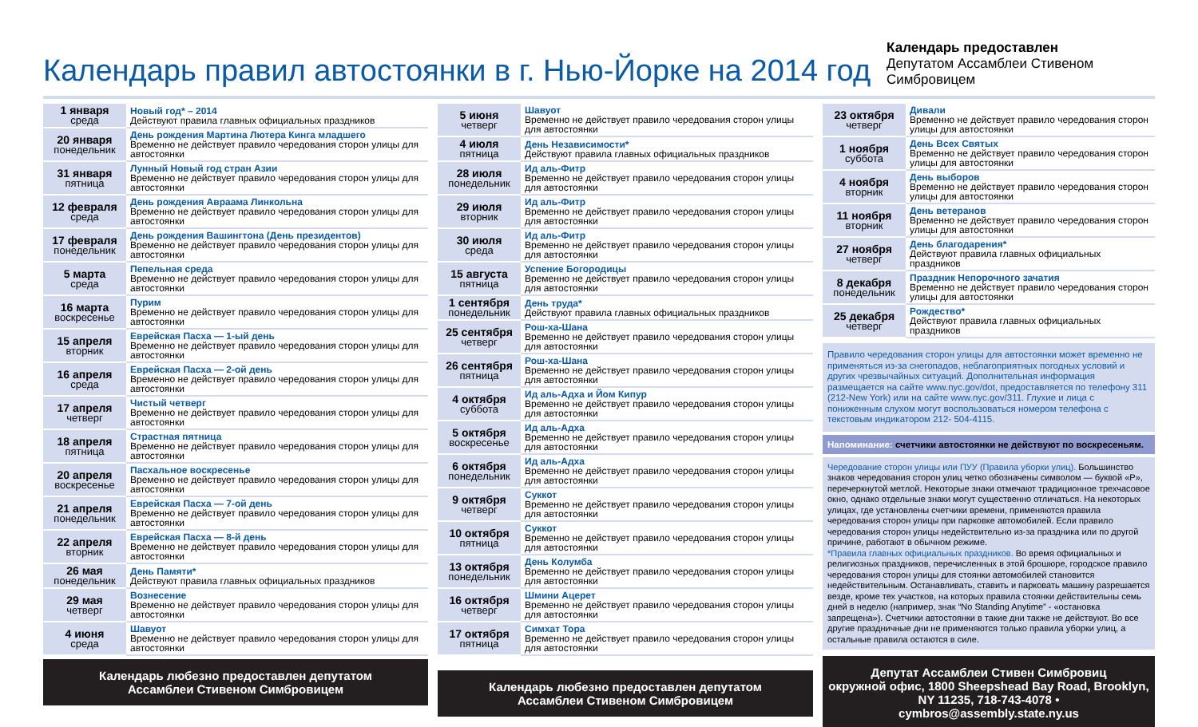Календарь правил автостоянки в г. Нью-Йорке на 2014 год
Календарь предоставлен
Депутатом Ассамблеи Стивеном Симбровицем
| 1 января среда | Новый год* – 2014 Действуют правила главных официальных праздников |
| 20 января понедельник | День рождения Мартина Лютера Кинга младшего Временно не действует правило чередования сторон улицы для автостоянки |
| 31 января пятница | Лунный Новый год стран Азии Временно не действует правило чередования сторон улицы для автостоянки |
| 12 февраля среда | День рождения Авраама Линкольна Временно не действует правило чередования сторон улицы для автостоянки |
| 17 февраля понедельник | День рождения Вашингтона (День президентов) Временно не действует правило чередования сторон улицы для автостоянки |
| 5 марта среда | Пепельная среда Временно не действует правило чередования сторон улицы для автостоянки |
| 16 марта воскресенье | Пурим Временно не действует правило чередования сторон улицы для автостоянки |
| 15 апреля вторник | Еврейская Пасха — 1-ый день Временно не действует правило чередования сторон улицы для автостоянки |
| 16 апреля среда | Еврейская Пасха — 2-ой день Временно не действует правило чередования сторон улицы для автостоянки |
| 17 апреля четверг | Чистый четверг Временно не действует правило чередования сторон улицы для автостоянки |
| 18 апреля пятница | Страстная пятница Временно не действует правило чередования сторон улицы для автостоянки |
| 20 апреля воскресенье | Пасхальное воскресенье Временно не действует правило чередования сторон улицы для автостоянки |
| 21 апреля понедельник | Еврейская Пасха — 7-ой день Временно не действует правило чередования сторон улицы для автостоянки |
| 22 апреля вторник | Еврейская Пасха — 8-й день Временно не действует правило чередования сторон улицы для автостоянки |
| 26 мая понедельник | День Памяти* Действуют правила главных официальных праздников |
| 29 мая четверг | Вознесение Временно не действует правило чередования сторон улицы для автостоянки |
| 4 июня среда | Шавуот Временно не действует правило чередования сторон улицы для автостоянки |
Календарь любезно предоставлен депутатом
Ассамблеи Стивеном Симбровицем
| 5 июня четверг | Шавуот Временно не действует правило чередования сторон улицы для автостоянки |
| 4 июля пятница | День Независимости* Действуют правила главных официальных праздников |
| 28 июля понедельник | Ид аль-Фитр Временно не действует правило чередования сторон улицы для автостоянки |
| 29 июля вторник | Ид аль-Фитр Временно не действует правило чередования сторон улицы для автостоянки |
| 30 июля среда | Ид аль-Фитр Временно не действует правило чередования сторон улицы для автостоянки |
| 15 августа пятница | Успение Богородицы Временно не действует правило чередования сторон улицы для автостоянки |
| 1 сентября понедельник | День труда* Действуют правила главных официальных праздников |
| 25 сентября четверг | Рош-ха-Шана Временно не действует правило чередования сторон улицы для автостоянки |
| 26 сентября пятница | Рош-ха-Шана Временно не действует правило чередования сторон улицы для автостоянки |
| 4 октября суббота | Ид аль-Адха и Йом Кипур Временно не действует правило чередования сторон улицы для автостоянки |
| 5 октября воскресенье | Ид аль-Адха Временно не действует правило чередования сторон улицы для автостоянки |
| 6 октября понедельник | Ид аль-Адха Временно не действует правило чередования сторон улицы для автостоянки |
| 9 октября четверг | Суккот Временно не действует правило чередования сторон улицы для автостоянки |
| 10 октября пятница | Суккот Временно не действует правило чередования сторон улицы для автостоянки |
| 13 октября понедельник | День Колумба Временно не действует правило чередования сторон улицы для автостоянки |
| 16 октября четверг | Шмини Ацерет Временно не действует правило чередования сторон улицы для автостоянки |
| 17 октября пятница | Симхат Тора Временно не действует правило чередования сторон улицы для автостоянки |
Календарь любезно предоставлен депутатом
Ассамблеи Стивеном Симбровицем
| 23 октября четверг | Дивали Временно не действует правило чередования сторон улицы для автостоянки |
| 1 ноября суббота | День Всех Святых Временно не действует правило чередования сторон улицы для автостоянки |
| 4 ноября вторник | День выборов Временно не действует правило чередования сторон улицы для автостоянки |
| 11 ноября вторник | День ветеранов Временно не действует правило чередования сторон улицы для автостоянки |
| 27 ноября четверг | День благодарения* Действуют правила главных официальных праздников |
| 8 декабря понедельник | Праздник Непорочного зачатия Временно не действует правило чередования сторон улицы для автостоянки |
| 25 декабря четверг | Рождество* Действуют правила главных официальных праздников |
Правило чередования сторон улицы для автостоянки может временно не применяться из-за снегопадов, неблагоприятных погодных условий и других чрезвычайных ситуаций. Дополнительная информация размещается на сайте www.nyc.gov/dot, предоставляется по телефону 311 (212-New York) или на сайте www.nyc.gov/311. Глухие и лица с пониженным слухом могут воспользоваться номером телефона с текстовым индикатором 212- 504-4115.
Напоминание: счетчики автостоянки не действуют по воскресеньям.
Чередование сторон улицы или ПУУ (Правила уборки улиц). Большинство знаков чередования сторон улиц четко обозначены символом — буквой «P», перечеркнутой метлой. Некоторые знаки отмечают традиционное трехчасовое окно, однако отдельные знаки могут существенно отличаться. На некоторых улицах, где установлены счетчики времени, применяются правила чередования сторон улицы при парковке автомобилей. Если правило чередования сторон улицы недействительно из-за праздника или по другой причине, работают в обычном режиме.
*Правила главных официальных праздников. Во время официальных и религиозных праздников, перечисленных в этой брошюре, городское правило чередования сторон улицы для стоянки автомобилей становится недействительным. Останавливать, ставить и парковать машину разрешается везде, кроме тех участков, на которых правила стоянки действительны семь дней в неделю (например, знак “No Standing Anytime” - «остановка запрещена»). Счетчики автостоянки в такие дни также не действуют. Во все другие праздничные дни не применяются только правила уборки улиц, а остальные правила остаются в силе.
Депутат Ассамблеи Стивен Симбровиц
окружной офис, 1800 Sheepshead Bay Road, Brooklyn, NY 11235, 718-743-4078 • cymbros@assembly.state.ny.us